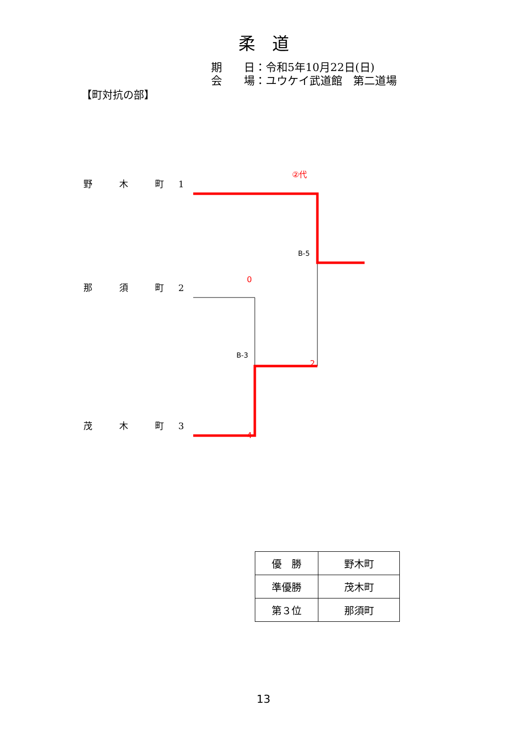柔　道
期　　日：令和5年10月22日(日)
会　　場：ユウケイ武道館　第二道場
【町対抗の部】
②代
野 木 町 1
B-5
0
那 須 町 2
B-3
2
茂 木 町 3
4
| 優 勝 | 野木町 |
| 準優勝 | 茂木町 |
| 第３位 | 那須町 |
13